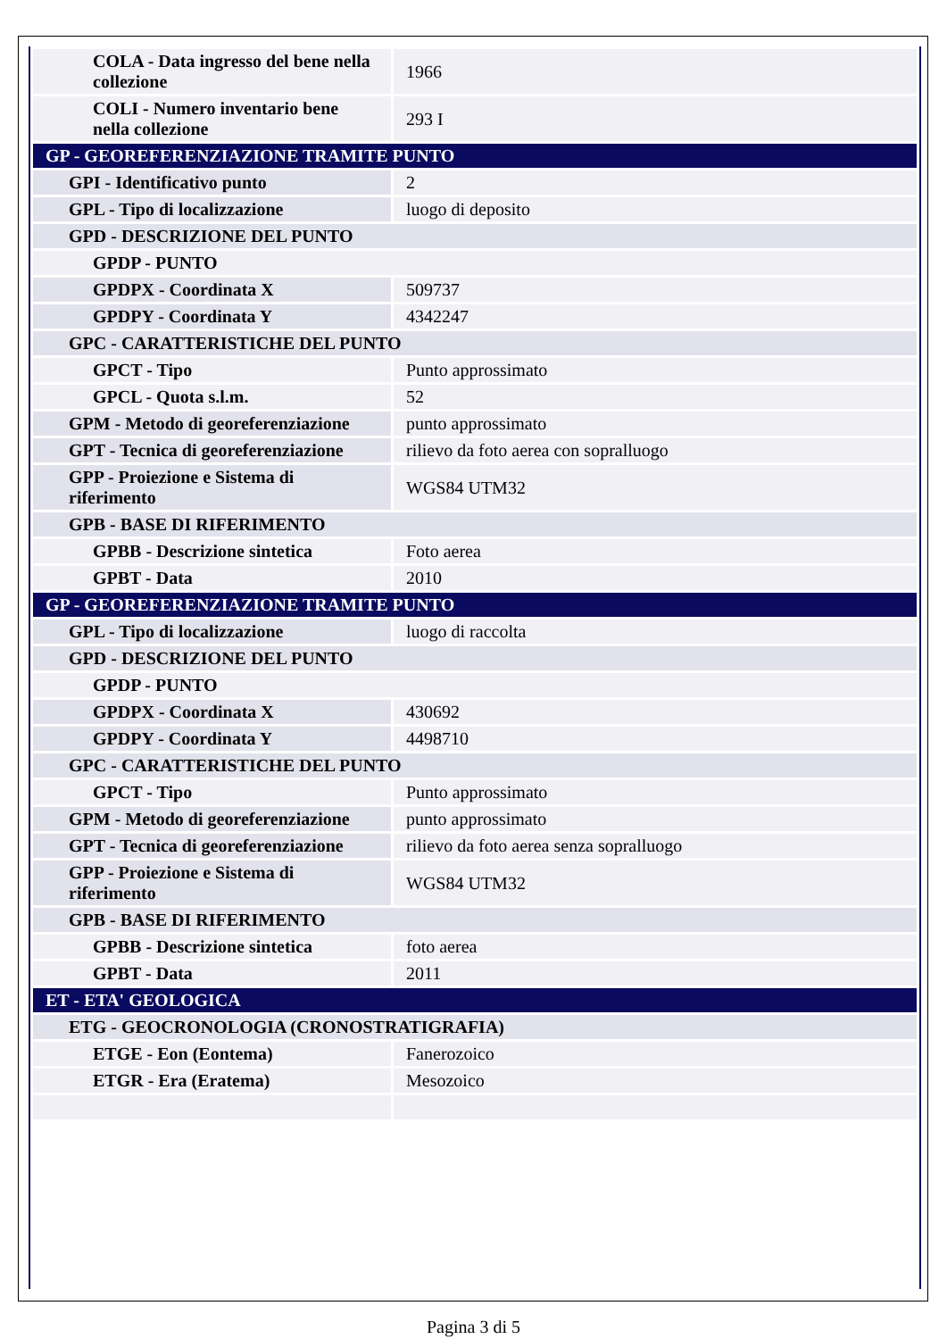| COLA - Data ingresso del bene nella collezione | 1966 |
| COLI - Numero inventario bene nella collezione | 293 I |
| GP - GEOREFERENZIAZIONE TRAMITE PUNTO | |
| GPI - Identificativo punto | 2 |
| GPL - Tipo di localizzazione | luogo di deposito |
| GPD - DESCRIZIONE DEL PUNTO | |
| GPDP - PUNTO | |
| GPDPX - Coordinata X | 509737 |
| GPDPY - Coordinata Y | 4342247 |
| GPC - CARATTERISTICHE DEL PUNTO | |
| GPCT - Tipo | Punto approssimato |
| GPCL - Quota s.l.m. | 52 |
| GPM - Metodo di georeferenziazione | punto approssimato |
| GPT - Tecnica di georeferenziazione | rilievo da foto aerea con sopralluogo |
| GPP - Proiezione e Sistema di riferimento | WGS84 UTM32 |
| GPB - BASE DI RIFERIMENTO | |
| GPBB - Descrizione sintetica | Foto aerea |
| GPBT - Data | 2010 |
| GP - GEOREFERENZIAZIONE TRAMITE PUNTO | |
| GPL - Tipo di localizzazione | luogo di raccolta |
| GPD - DESCRIZIONE DEL PUNTO | |
| GPDP - PUNTO | |
| GPDPX - Coordinata X | 430692 |
| GPDPY - Coordinata Y | 4498710 |
| GPC - CARATTERISTICHE DEL PUNTO | |
| GPCT - Tipo | Punto approssimato |
| GPM - Metodo di georeferenziazione | punto approssimato |
| GPT - Tecnica di georeferenziazione | rilievo da foto aerea senza sopralluogo |
| GPP - Proiezione e Sistema di riferimento | WGS84 UTM32 |
| GPB - BASE DI RIFERIMENTO | |
| GPBB - Descrizione sintetica | foto aerea |
| GPBT - Data | 2011 |
| ET - ETA' GEOLOGICA | |
| ETG - GEOCRONOLOGIA (CRONOSTRATIGRAFIA) | |
| ETGE - Eon (Eontema) | Fanerozoico |
| ETGR - Era (Eratema) | Mesozoico |
Pagina 3 di 5